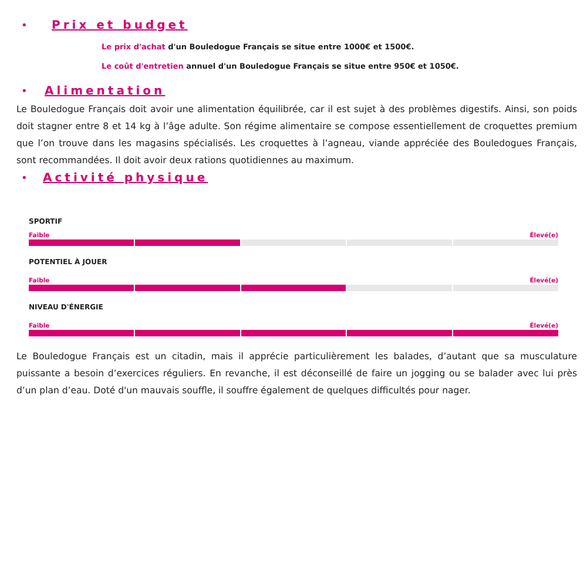• Prix et budget
Le prix d'achat d'un Bouledogue Français se situe entre 1000€ et 1500€.
Le coût d'entretien annuel d'un Bouledogue Français se situe entre 950€ et 1050€.
• Alimentation
Le Bouledogue Français doit avoir une alimentation équilibrée, car il est sujet à des problèmes digestifs. Ainsi, son poids doit stagner entre 8 et 14 kg à l’âge adulte. Son régime alimentaire se compose essentiellement de croquettes premium que l’on trouve dans les magasins spécialisés. Les croquettes à l’agneau, viande appréciée des Bouledogues Français, sont recommandées. Il doit avoir deux rations quotidiennes au maximum.
• Activité physique
SPORTIF
Faible Élevé(e)
POTENTIEL À JOUER
Faible Élevé(e)
NIVEAU D'ÉNERGIE
Faible Élevé(e)
Le Bouledogue Français est un citadin, mais il apprécie particulièrement les balades, d’autant que sa musculature puissante a besoin d’exercices réguliers. En revanche, il est déconseillé de faire un jogging ou se balader avec lui près d’un plan d’eau. Doté d'un mauvais souffle, il souffre également de quelques difficultés pour nager.